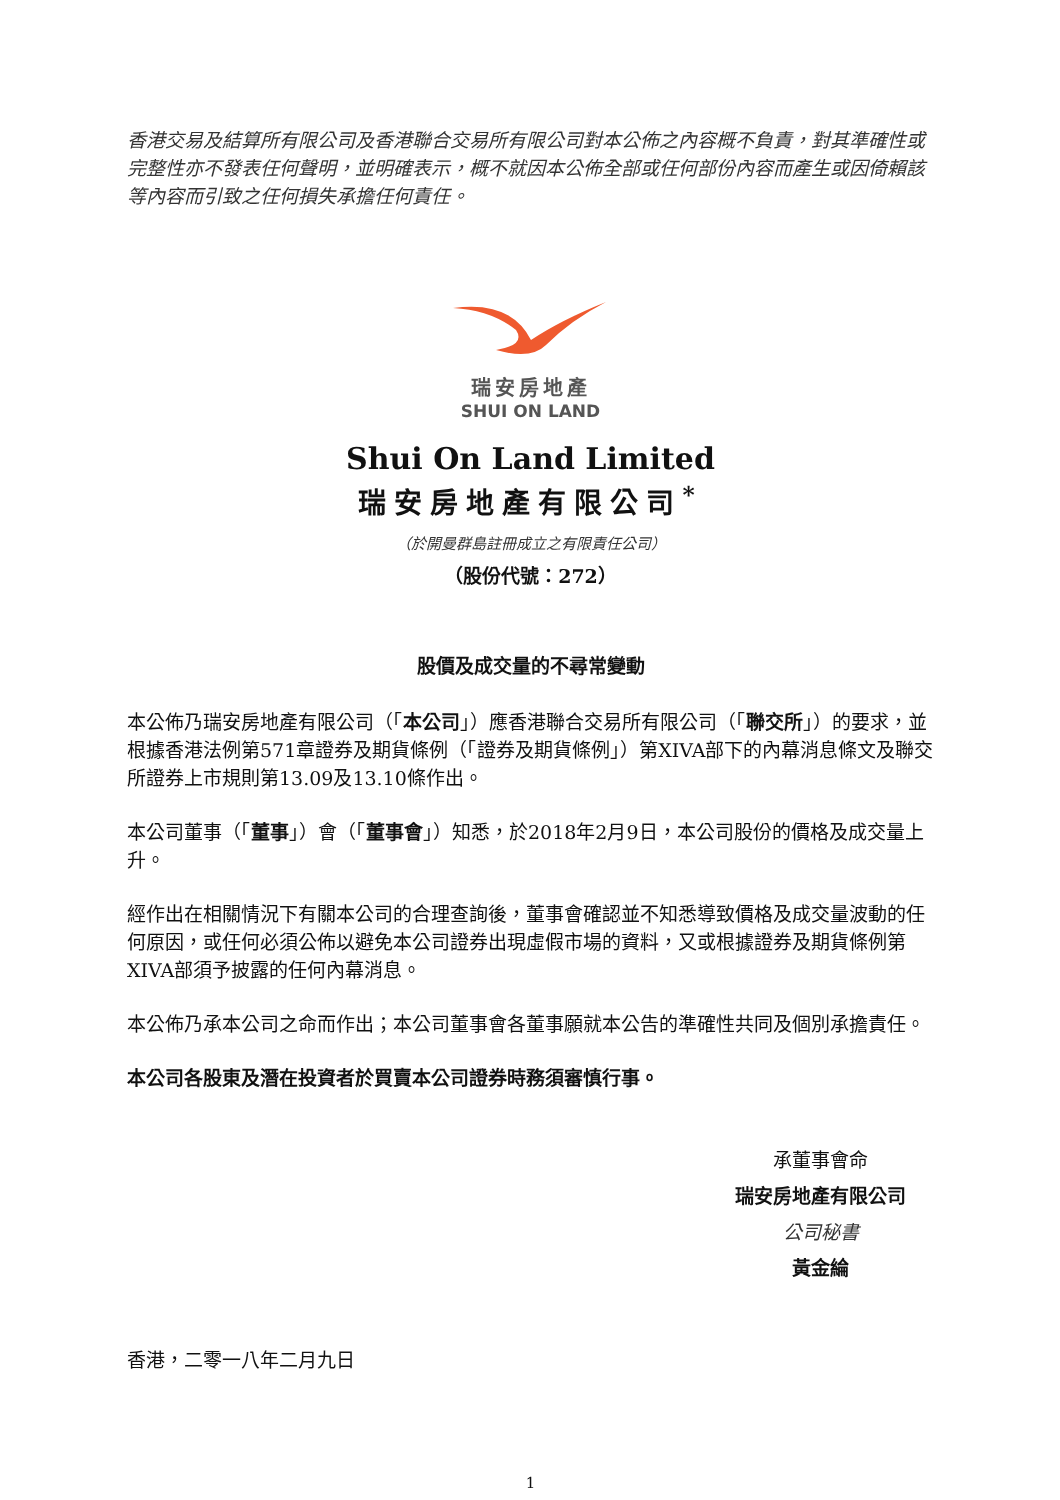香港交易及結算所有限公司及香港聯合交易所有限公司對本公佈之內容概不負責，對其準確性或完整性亦不發表任何聲明，並明確表示，概不就因本公佈全部或任何部份內容而產生或因倚賴該等內容而引致之任何損失承擔任何責任。
瑞安房地產
SHUI ON LAND
Shui On Land Limited
瑞安房地產有限公司<sup>*</sup>
（於開曼群島註冊成立之有限責任公司）
（股份代號：272）
股價及成交量的不尋常變動
本公佈乃瑞安房地產有限公司（「本公司」）應香港聯合交易所有限公司（「聯交所」）的要求，並根據香港法例第571章證券及期貨條例（「證券及期貨條例」）第XIVA部下的內幕消息條文及聯交所證券上市規則第13.09及13.10條作出。
本公司董事（「董事」）會（「董事會」）知悉，於2018年2月9日，本公司股份的價格及成交量上升。
經作出在相關情況下有關本公司的合理查詢後，董事會確認並不知悉導致價格及成交量波動的任何原因，或任何必須公佈以避免本公司證券出現虛假市場的資料，又或根據證券及期貨條例第XIVA部須予披露的任何內幕消息。
本公佈乃承本公司之命而作出；本公司董事會各董事願就本公告的準確性共同及個別承擔責任。
本公司各股東及潛在投資者於買賣本公司證券時務須審慎行事。
承董事會命
瑞安房地產有限公司
公司秘書
黃金綸
香港，二零一八年二月九日
1